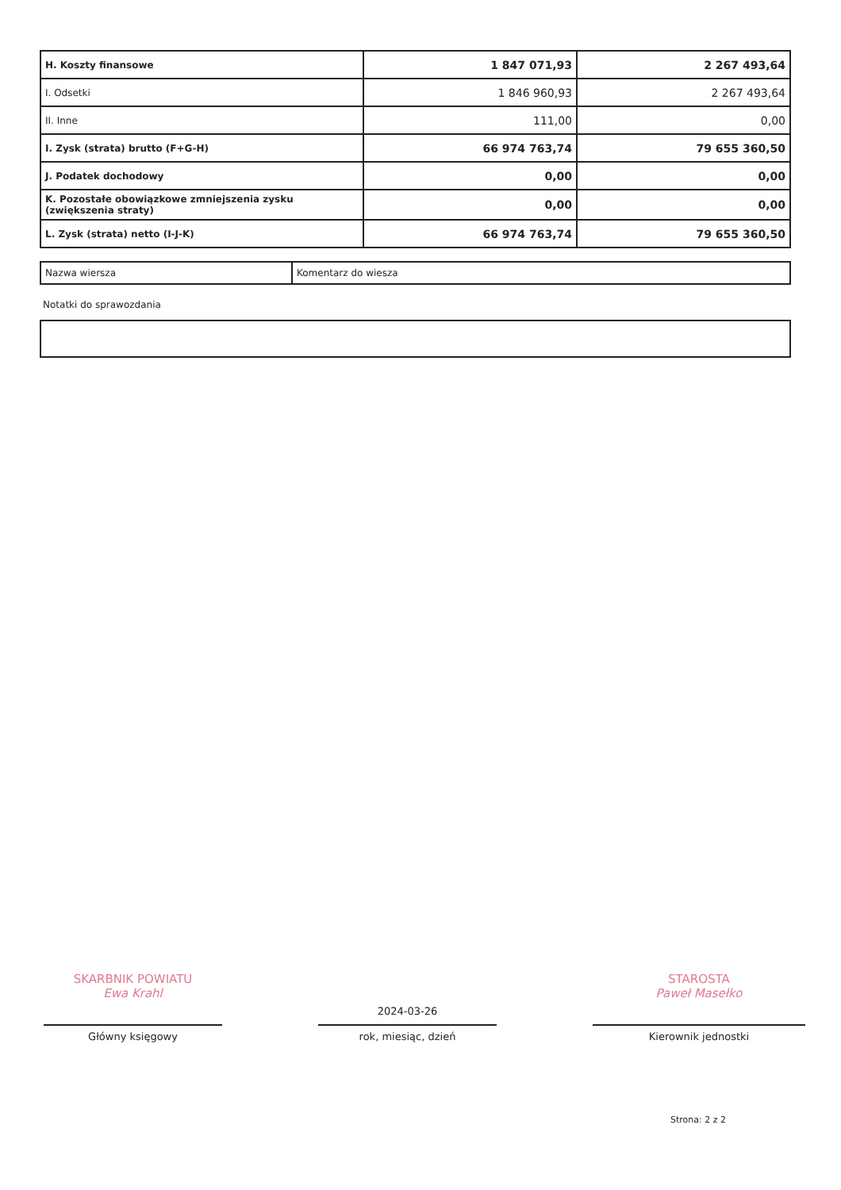| H. Koszty finansowe | 1 847 071,93 | 2 267 493,64 |
| I. Odsetki | 1 846 960,93 | 2 267 493,64 |
| II. Inne | 111,00 | 0,00 |
| I. Zysk (strata) brutto (F+G-H) | 66 974 763,74 | 79 655 360,50 |
| J. Podatek dochodowy | 0,00 | 0,00 |
| K. Pozostałe obowiązkowe zmniejszenia zysku (zwiększenia straty) | 0,00 | 0,00 |
| L. Zysk (strata) netto (I-J-K) | 66 974 763,74 | 79 655 360,50 |
| Nazwa wiersza | Komentarz do wiesza |
Notatki do sprawozdania
SKARBNIK POWIATU
Ewa Krahl
Główny księgowy
2024-03-26
rok, miesiąc, dzień
STAROSTA
Paweł Masełko
Kierownik jednostki
Strona: 2 z 2